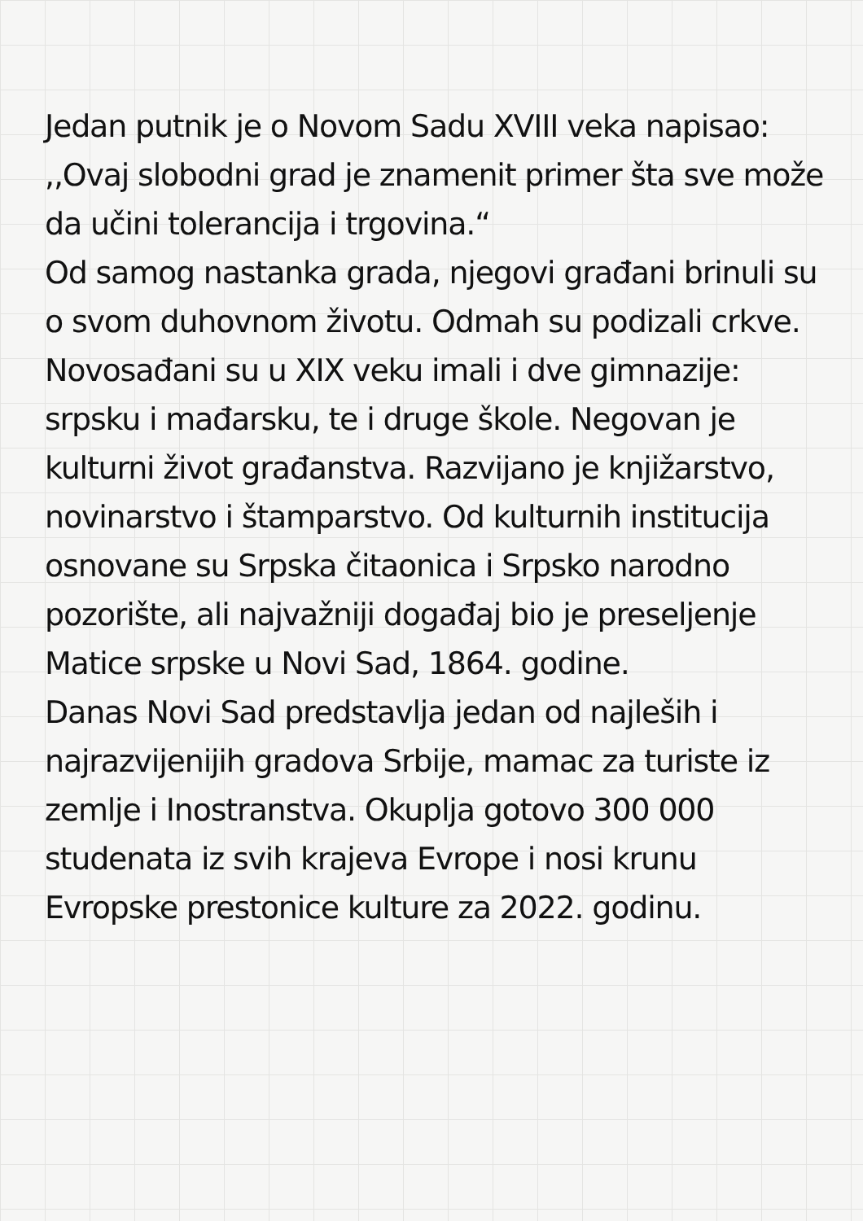Jedan putnik je o Novom Sadu XVIII veka napisao: ,,Ovaj slobodni grad je znamenit primer šta sve može da učini tolerancija i trgovina.“
Od samog nastanka grada, njegovi građani brinuli su o svom duhovnom životu. Odmah su podizali crkve. Novosađani su u XIX veku imali i dve gimnazije: srpsku i mađarsku, te i druge škole. Negovan je kulturni život građanstva. Razvijano je knjižarstvo, novinarstvo i štamparstvo. Od kulturnih institucija osnovane su Srpska čitaonica i Srpsko narodno pozorište, ali najvažniji događaj bio je preseljenje Matice srpske u Novi Sad, 1864. godine.
Danas Novi Sad predstavlja jedan od najleših i najrazvijenijih gradova Srbije, mamac za turiste iz zemlje i Inostranstva. Okuplja gotovo 300 000 studenata iz svih krajeva Evrope i nosi krunu Evropske prestonice kulture za 2022. godinu.